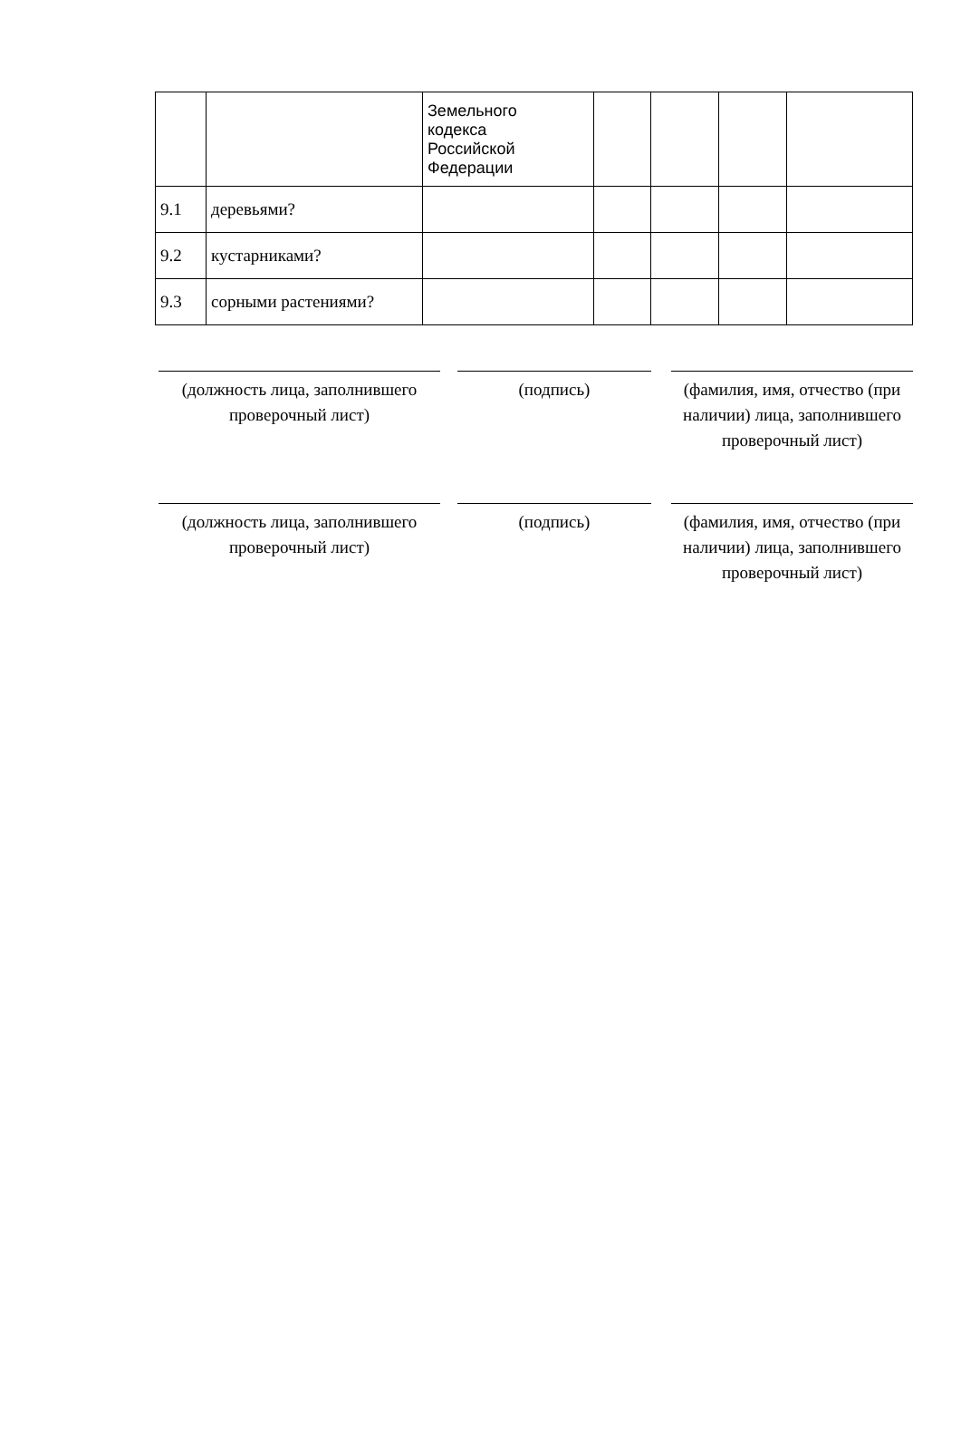| | | Земельного кодекса Российской Федерации | | | | |
| 9.1 | деревьями? | | | | | |
| 9.2 | кустарниками? | | | | | |
| 9.3 | сорными растениями? | | | | | |
(должность лица, заполнившего проверочный лист)
(подпись) (фамилия, имя, отчество (при наличии) лица, заполнившего проверочный лист)
(должность лица, заполнившего проверочный лист)
(подпись) (фамилия, имя, отчество (при наличии) лица, заполнившего проверочный лист)